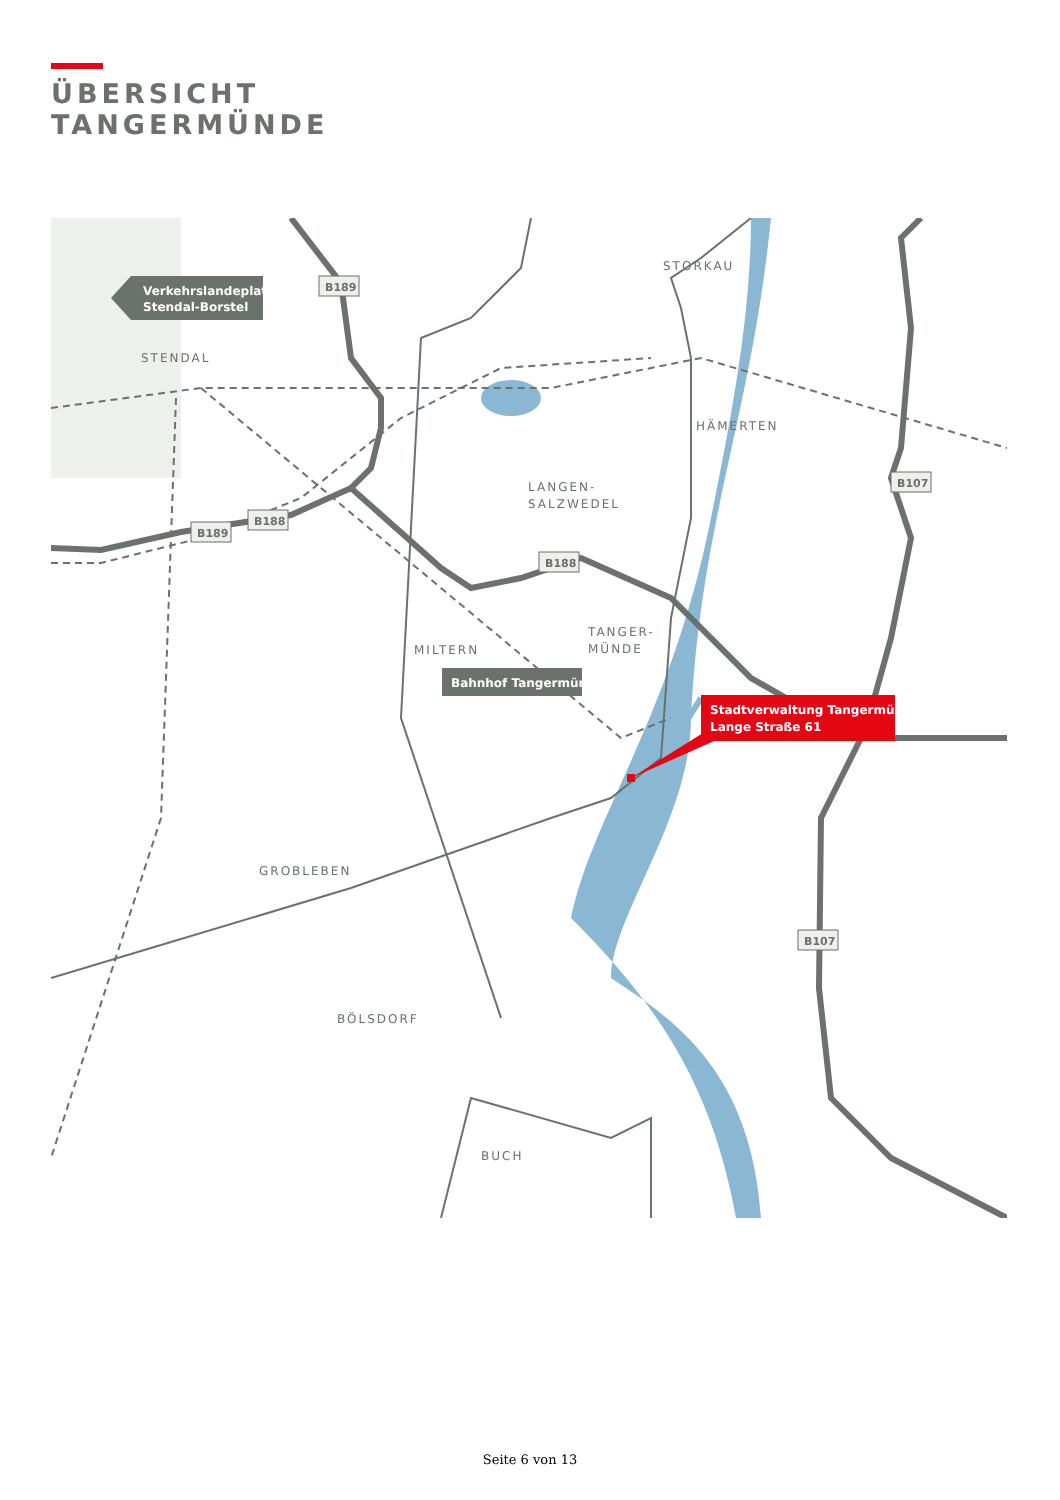ÜBERSICHT
TANGERMÜNDE
STENDAL
STORKAU
HÄMERTEN
LANGEN-
SALZWEDEL
MILTERN
TANGER-
MÜNDE
GROBLEBEN
BÖLSDORF
BUCH
B189
B189
B188
B188
B107
B107
Verkehrslandeplatz
Stendal-Borstel
Bahnhof Tangermünde
Stadtverwaltung Tangermünde
Lange Straße 61
Seite 6 von 13